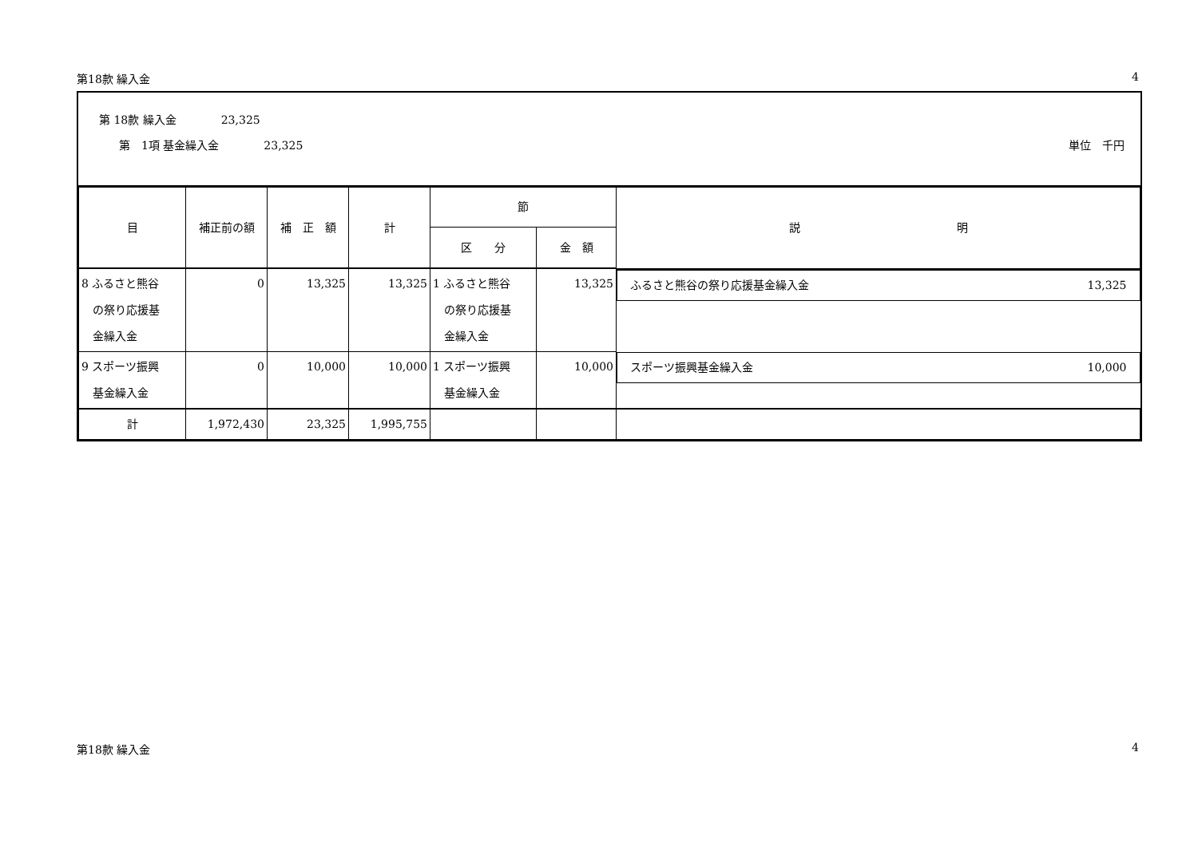第18款 繰入金 4
第 18款 繰入金　　　　23,325
第　1項 基金繰入金　　　　23,325 単位　千円
| 目 | 補正前の額 | 補 正 額 | 計 | 節 | | 説 明 |
| --- | --- | --- | --- | --- | --- | --- |
| | | | | 区 分 | 金 額 | |
| 8 ふるさと熊谷 の祭り応援基 金繰入金 | 0 | 13,325 | 13,325 | 1 ふるさと熊谷 の祭り応援基 金繰入金 | 13,325 | ふるさと熊谷の祭り応援基金繰入金 13,325 |
| 9 スポーツ振興 基金繰入金 | 0 | 10,000 | 10,000 | 1 スポーツ振興 基金繰入金 | 10,000 | スポーツ振興基金繰入金 10,000 |
| 計 | 1,972,430 | 23,325 | 1,995,755 | | | |
第18款 繰入金 4